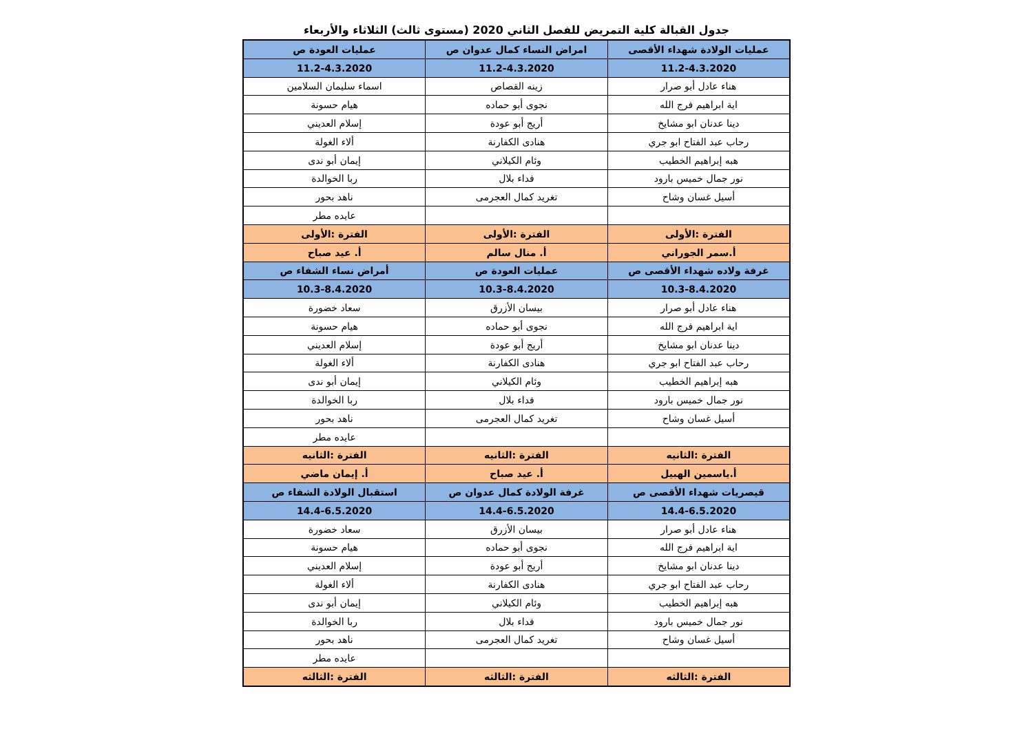جدول القبالة كلية التمريض للفصل الثاني 2020 (مستوى ثالث) الثلاثاء والأربعاء
| عمليات الولادة شهداء الأقصى | امراض النساء كمال عدوان ص | عمليات العودة ص |
| 11.2-4.3.2020 | 11.2-4.3.2020 | 11.2-4.3.2020 |
| هناء عادل أبو صرار | زينه القصاص | اسماء سليمان السلامين |
| اية ابراهيم فرج الله | نجوى أبو حماده | هيام حسونة |
| دينا عدنان ابو مشايخ | أريج أبو عودة | إسلام العديني |
| رحاب عبد الفتاح ابو جري | هنادى الكفارنة | ألاء الغولة |
| هبه إبراهيم الخطيب | وئام الكيلاني | إيمان أبو ندى |
| نور جمال خميس بارود | فداء بلال | ربا الخوالدة |
| أسيل غسان وشاح | تغريد كمال العجرمى | ناهد بحور |
| | | عايده مطر |
| الفترة :الأولى | الفترة :الأولى | الفترة :الأولى |
| أ.سمر الجوراني | أ. منال سالم | أ. عيد صباح |
| غرفة ولاده شهداء الأقصى ص | عمليات العودة ص | أمراض نساء الشفاء ص |
| 10.3-8.4.2020 | 10.3-8.4.2020 | 10.3-8.4.2020 |
| هناء عادل أبو صرار | بيسان الأزرق | سعاد خضورة |
| اية ابراهيم فرج الله | نجوى أبو حماده | هيام حسونة |
| دينا عدنان ابو مشايخ | أريج أبو عودة | إسلام العديني |
| رحاب عبد الفتاح ابو جري | هنادى الكفارنة | ألاء الغولة |
| هبه إبراهيم الخطيب | وئام الكيلاني | إيمان أبو ندى |
| نور جمال خميس بارود | فداء بلال | ربا الخوالدة |
| أسيل غسان وشاح | تغريد كمال العجرمى | ناهد بحور |
| | | عايده مطر |
| الفترة :الثانيه | الفترة :الثانيه | الفترة :الثانيه |
| أ.ياسمين الهبيل | أ. عيد صباح | أ. إيمان ماضي |
| قيصريات شهداء الأقصى ص | غرفة الولادة كمال عدوان ص | استقبال الولادة الشفاء ص |
| 14.4-6.5.2020 | 14.4-6.5.2020 | 14.4-6.5.2020 |
| هناء عادل أبو صرار | بيسان الأزرق | سعاد خضورة |
| اية ابراهيم فرج الله | نجوى أبو حماده | هيام حسونة |
| دينا عدنان ابو مشايخ | أريج أبو عودة | إسلام العديني |
| رحاب عبد الفتاح ابو جري | هنادى الكفارنة | ألاء الغولة |
| هبه إبراهيم الخطيب | وئام الكيلاني | إيمان أبو ندى |
| نور جمال خميس بارود | فداء بلال | ربا الخوالدة |
| أسيل غسان وشاح | تغريد كمال العجرمى | ناهد بحور |
| | | عايده مطر |
| الفترة :الثالثه | الفترة :الثالثه | الفترة :الثالثه |